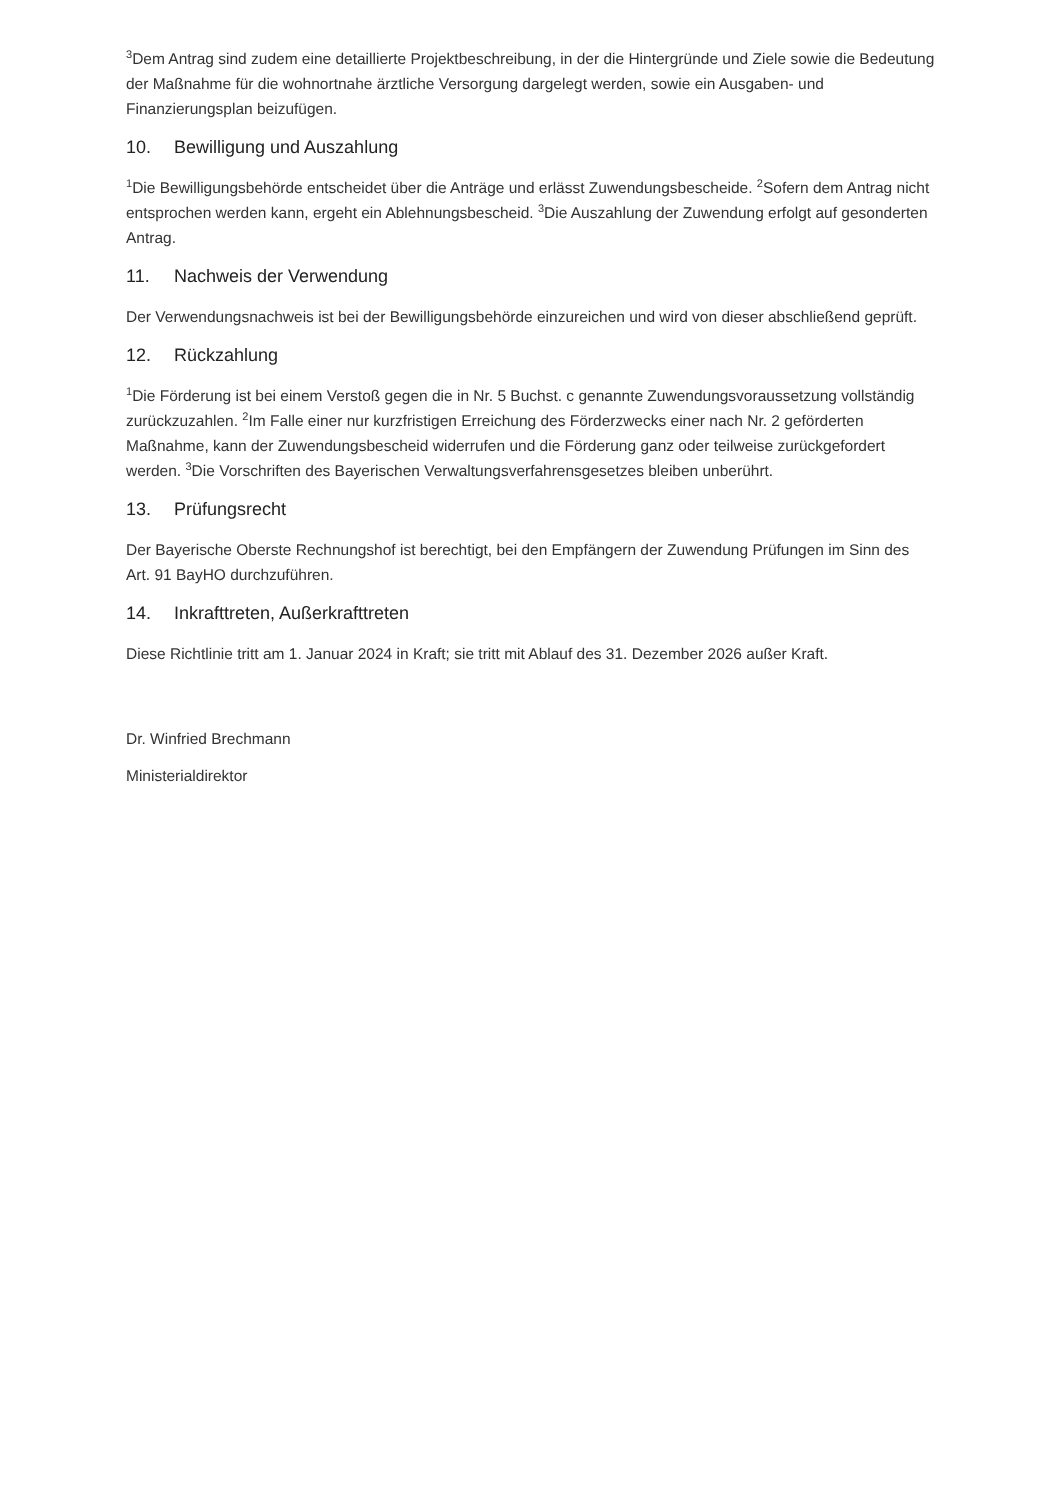<sup>3</sup> Dem Antrag sind zudem eine detaillierte Projektbeschreibung, in der die Hintergründe und Ziele sowie die Bedeutung der Maßnahme für die wohnortnahe ärztliche Versorgung dargelegt werden, sowie ein Ausgaben- und Finanzierungsplan beizufügen.
10. Bewilligung und Auszahlung
<sup>1</sup> Die Bewilligungsbehörde entscheidet über die Anträge und erlässt Zuwendungsbescheide. <sup>2</sup>Sofern dem Antrag nicht entsprochen werden kann, ergeht ein Ablehnungsbescheid. <sup>3</sup>Die Auszahlung der Zuwendung erfolgt auf gesonderten Antrag.
11. Nachweis der Verwendung
Der Verwendungsnachweis ist bei der Bewilligungsbehörde einzureichen und wird von dieser abschließend geprüft.
12. Rückzahlung
<sup>1</sup> Die Förderung ist bei einem Verstoß gegen die in Nr. 5 Buchst. c genannte Zuwendungsvoraussetzung vollständig zurückzuzahlen. <sup>2</sup>Im Falle einer nur kurzfristigen Erreichung des Förderzwecks einer nach Nr. 2 geförderten Maßnahme, kann der Zuwendungsbescheid widerrufen und die Förderung ganz oder teilweise zurückgefordert werden. <sup>3</sup>Die Vorschriften des Bayerischen Verwaltungsverfahrensgesetzes bleiben unberührt.
13. Prüfungsrecht
Der Bayerische Oberste Rechnungshof ist berechtigt, bei den Empfängern der Zuwendung Prüfungen im Sinn des Art. 91 BayHO durchzuführen.
14. Inkrafttreten, Außerkrafttreten
Diese Richtlinie tritt am 1. Januar 2024 in Kraft; sie tritt mit Ablauf des 31. Dezember 2026 außer Kraft.
Dr. Winfried Brechmann
Ministerialdirektor